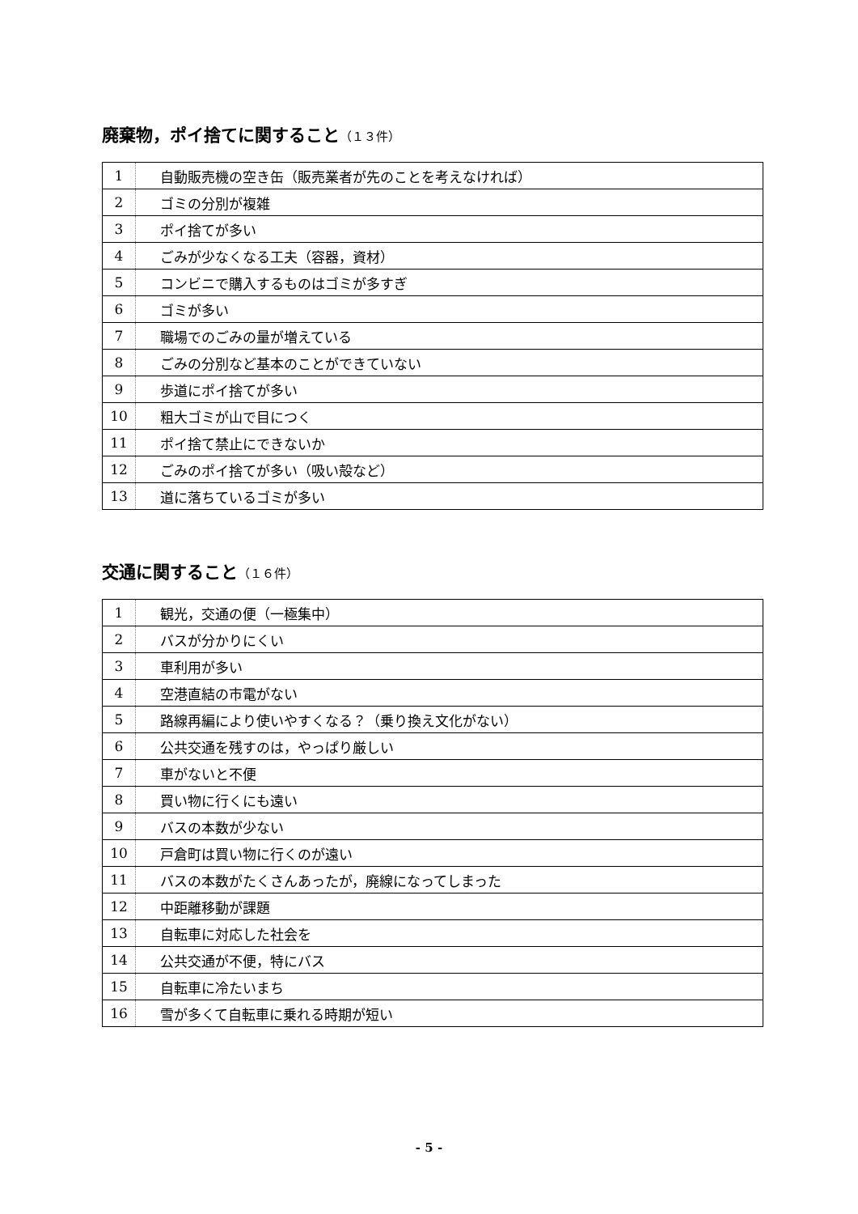廃棄物，ポイ捨てに関すること（１３件）
| 1 | 自動販売機の空き缶（販売業者が先のことを考えなければ） |
| 2 | ゴミの分別が複雑 |
| 3 | ポイ捨てが多い |
| 4 | ごみが少なくなる工夫（容器，資材） |
| 5 | コンビニで購入するものはゴミが多すぎ |
| 6 | ゴミが多い |
| 7 | 職場でのごみの量が増えている |
| 8 | ごみの分別など基本のことができていない |
| 9 | 歩道にポイ捨てが多い |
| 10 | 粗大ゴミが山で目につく |
| 11 | ポイ捨て禁止にできないか |
| 12 | ごみのポイ捨てが多い（吸い殻など） |
| 13 | 道に落ちているゴミが多い |
交通に関すること（１６件）
| 1 | 観光，交通の便（一極集中） |
| 2 | バスが分かりにくい |
| 3 | 車利用が多い |
| 4 | 空港直結の市電がない |
| 5 | 路線再編により使いやすくなる？（乗り換え文化がない） |
| 6 | 公共交通を残すのは，やっぱり厳しい |
| 7 | 車がないと不便 |
| 8 | 買い物に行くにも遠い |
| 9 | バスの本数が少ない |
| 10 | 戸倉町は買い物に行くのが遠い |
| 11 | バスの本数がたくさんあったが，廃線になってしまった |
| 12 | 中距離移動が課題 |
| 13 | 自転車に対応した社会を |
| 14 | 公共交通が不便，特にバス |
| 15 | 自転車に冷たいまち |
| 16 | 雪が多くて自転車に乗れる時期が短い |
- 5 -